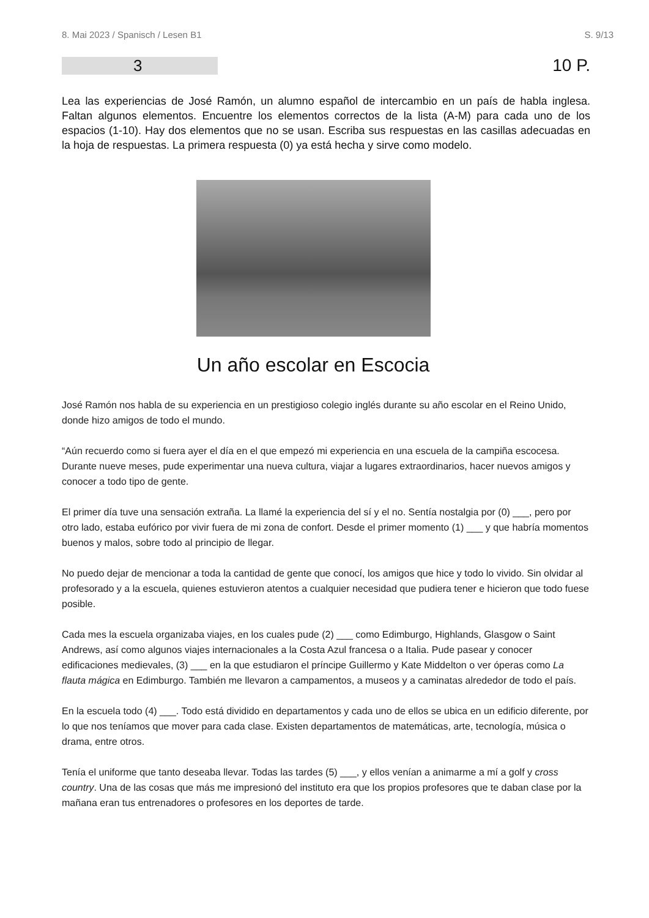8. Mai 2023 / Spanisch / Lesen B1 S. 9/13
3
10 P.
Lea las experiencias de José Ramón, un alumno español de intercambio en un país de habla inglesa. Faltan algunos elementos. Encuentre los elementos correctos de la lista (A-M) para cada uno de los espacios (1-10). Hay dos elementos que no se usan. Escriba sus respuestas en las casillas adecuadas en la hoja de respuestas. La primera respuesta (0) ya está hecha y sirve como modelo.
Un año escolar en Escocia
José Ramón nos habla de su experiencia en un prestigioso colegio inglés durante su año escolar en el Reino Unido, donde hizo amigos de todo el mundo.
“Aún recuerdo como si fuera ayer el día en el que empezó mi experiencia en una escuela de la campiña escocesa. Durante nueve meses, pude experimentar una nueva cultura, viajar a lugares extraordinarios, hacer nuevos amigos y conocer a todo tipo de gente.
El primer día tuve una sensación extraña. La llamé la experiencia del sí y el no. Sentía nostalgia por (0) ___, pero por otro lado, estaba eufórico por vivir fuera de mi zona de confort. Desde el primer momento (1) ___ y que habría momentos buenos y malos, sobre todo al principio de llegar.
No puedo dejar de mencionar a toda la cantidad de gente que conocí, los amigos que hice y todo lo vivido. Sin olvidar al profesorado y a la escuela, quienes estuvieron atentos a cualquier necesidad que pudiera tener e hicieron que todo fuese posible.
Cada mes la escuela organizaba viajes, en los cuales pude (2) ___ como Edimburgo, Highlands, Glasgow o Saint Andrews, así como algunos viajes internacionales a la Costa Azul francesa o a Italia. Pude pasear y conocer edificaciones medievales, (3) ___ en la que estudiaron el príncipe Guillermo y Kate Middelton o ver óperas como La flauta mágica en Edimburgo. También me llevaron a campamentos, a museos y a caminatas alrededor de todo el país.
En la escuela todo (4) ___. Todo está dividido en departamentos y cada uno de ellos se ubica en un edificio diferente, por lo que nos teníamos que mover para cada clase. Existen departamentos de matemáticas, arte, tecnología, música o drama, entre otros.
Tenía el uniforme que tanto deseaba llevar. Todas las tardes (5) ___, y ellos venían a animarme a mí a golf y cross country. Una de las cosas que más me impresionó del instituto era que los propios profesores que te daban clase por la mañana eran tus entrenadores o profesores en los deportes de tarde.